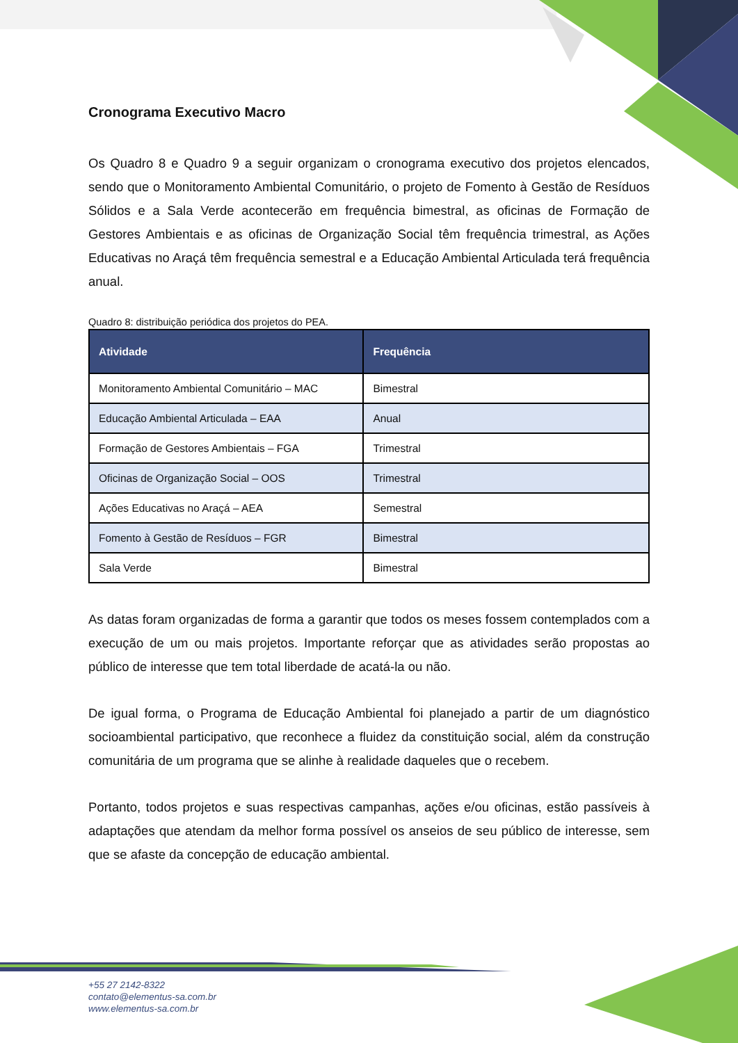Cronograma Executivo Macro
Os Quadro 8 e Quadro 9 a seguir organizam o cronograma executivo dos projetos elencados, sendo que o Monitoramento Ambiental Comunitário, o projeto de Fomento à Gestão de Resíduos Sólidos e a Sala Verde acontecerão em frequência bimestral, as oficinas de Formação de Gestores Ambientais e as oficinas de Organização Social têm frequência trimestral, as Ações Educativas no Araçá têm frequência semestral e a Educação Ambiental Articulada terá frequência anual.
Quadro 8: distribuição periódica dos projetos do PEA.
| Atividade | Frequência |
| --- | --- |
| Monitoramento Ambiental Comunitário – MAC | Bimestral |
| Educação Ambiental Articulada – EAA | Anual |
| Formação de Gestores Ambientais – FGA | Trimestral |
| Oficinas de Organização Social – OOS | Trimestral |
| Ações Educativas no Araçá – AEA | Semestral |
| Fomento à Gestão de Resíduos – FGR | Bimestral |
| Sala Verde | Bimestral |
As datas foram organizadas de forma a garantir que todos os meses fossem contemplados com a execução de um ou mais projetos. Importante reforçar que as atividades serão propostas ao público de interesse que tem total liberdade de acatá-la ou não.
De igual forma, o Programa de Educação Ambiental foi planejado a partir de um diagnóstico socioambiental participativo, que reconhece a fluidez da constituição social, além da construção comunitária de um programa que se alinhe à realidade daqueles que o recebem.
Portanto, todos projetos e suas respectivas campanhas, ações e/ou oficinas, estão passíveis à adaptações que atendam da melhor forma possível os anseios de seu público de interesse, sem que se afaste da concepção de educação ambiental.
+55 27 2142-8322
contato@elementus-sa.com.br
www.elementus-sa.com.br